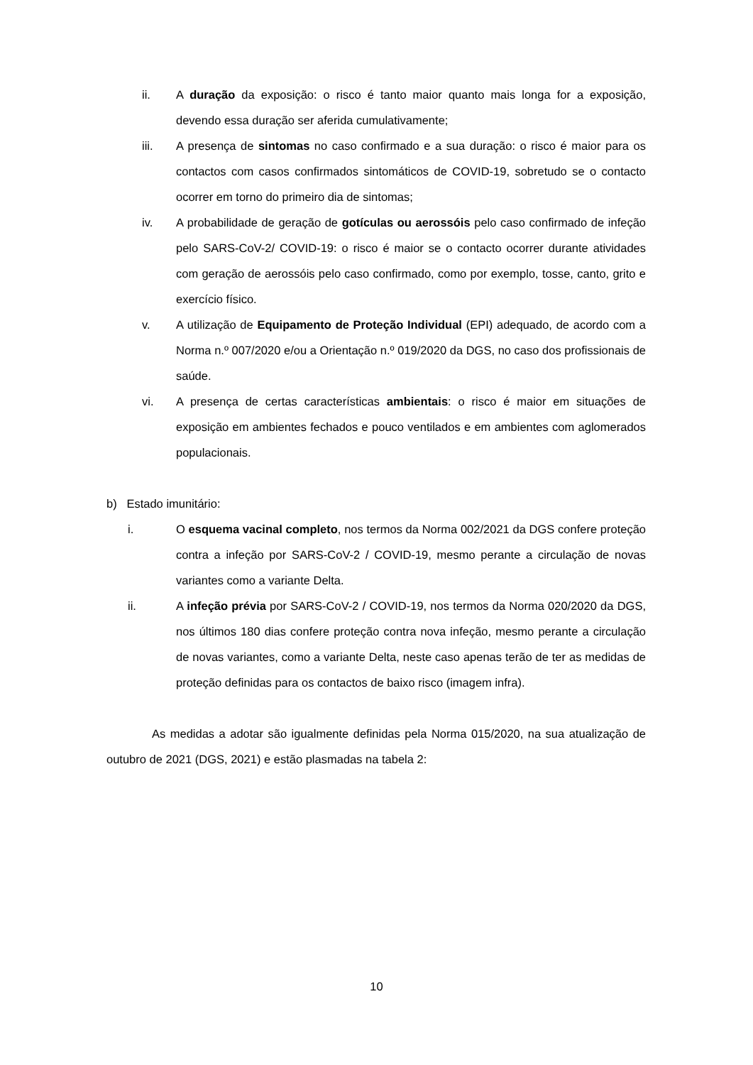ii. A duração da exposição: o risco é tanto maior quanto mais longa for a exposição, devendo essa duração ser aferida cumulativamente;
iii. A presença de sintomas no caso confirmado e a sua duração: o risco é maior para os contactos com casos confirmados sintomáticos de COVID-19, sobretudo se o contacto ocorrer em torno do primeiro dia de sintomas;
iv. A probabilidade de geração de gotículas ou aerossóis pelo caso confirmado de infeção pelo SARS-CoV-2/ COVID-19: o risco é maior se o contacto ocorrer durante atividades com geração de aerossóis pelo caso confirmado, como por exemplo, tosse, canto, grito e exercício físico.
v. A utilização de Equipamento de Proteção Individual (EPI) adequado, de acordo com a Norma n.º 007/2020 e/ou a Orientação n.º 019/2020 da DGS, no caso dos profissionais de saúde.
vi. A presença de certas características ambientais: o risco é maior em situações de exposição em ambientes fechados e pouco ventilados e em ambientes com aglomerados populacionais.
b) Estado imunitário:
i. O esquema vacinal completo, nos termos da Norma 002/2021 da DGS confere proteção contra a infeção por SARS-CoV-2 / COVID-19, mesmo perante a circulação de novas variantes como a variante Delta.
ii. A infeção prévia por SARS-CoV-2 / COVID-19, nos termos da Norma 020/2020 da DGS, nos últimos 180 dias confere proteção contra nova infeção, mesmo perante a circulação de novas variantes, como a variante Delta, neste caso apenas terão de ter as medidas de proteção definidas para os contactos de baixo risco (imagem infra).
As medidas a adotar são igualmente definidas pela Norma 015/2020, na sua atualização de outubro de 2021 (DGS, 2021) e estão plasmadas na tabela 2:
10